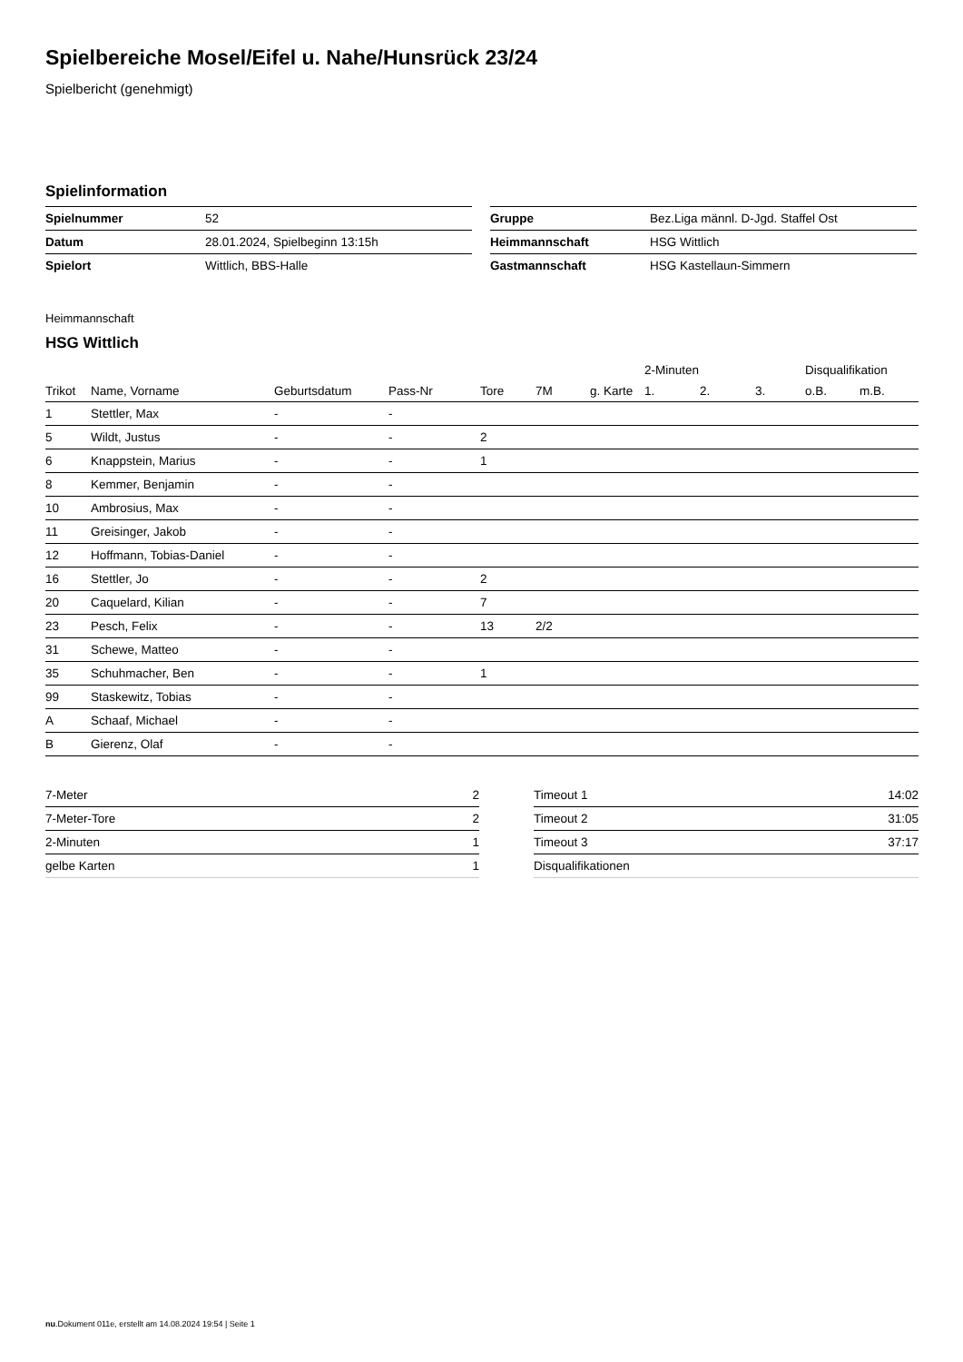Spielbereiche Mosel/Eifel u. Nahe/Hunsrück 23/24
Spielbericht (genehmigt)
Spielinformation
| Spielnummer | 52 |
| Datum | 28.01.2024, Spielbeginn 13:15h |
| Spielort | Wittlich, BBS-Halle |
| Gruppe | Bez.Liga männl. D-Jgd. Staffel Ost |
| Heimmannschaft | HSG Wittlich |
| Gastmannschaft | HSG Kastellaun-Simmern |
Heimmannschaft
HSG Wittlich
| | | | | | | | 2-Minuten | | | Disqualifikation | |
| --- | --- | --- | --- | --- | --- | --- | --- | --- | --- | --- | --- |
| Trikot | Name, Vorname | Geburtsdatum | Pass-Nr | Tore | 7M | g. Karte | 1. | 2. | 3. | o.B. | m.B. |
| 1 | Stettler, Max | - | - | | | | | | | | |
| 5 | Wildt, Justus | - | - | 2 | | | | | | | |
| 6 | Knappstein, Marius | - | - | 1 | | | | | | | |
| 8 | Kemmer, Benjamin | - | - | | | | | | | | |
| 10 | Ambrosius, Max | - | - | | | | | | | | |
| 11 | Greisinger, Jakob | - | - | | | | | | | | |
| 12 | Hoffmann, Tobias-Daniel | - | - | | | | | | | | |
| 16 | Stettler, Jo | - | - | 2 | | | | | | | |
| 20 | Caquelard, Kilian | - | - | 7 | | | | | | | |
| 23 | Pesch, Felix | - | - | 13 | 2/2 | | | | | | |
| 31 | Schewe, Matteo | - | - | | | | | | | | |
| 35 | Schuhmacher, Ben | - | - | 1 | | | | | | | |
| 99 | Staskewitz, Tobias | - | - | | | | | | | | |
| A | Schaaf, Michael | - | - | | | | | | | | |
| B | Gierenz, Olaf | - | - | | | | | | | | |
| 7-Meter | 2 |
| 7-Meter-Tore | 2 |
| 2-Minuten | 1 |
| gelbe Karten | 1 |
| Timeout 1 | 14:02 |
| Timeout 2 | 31:05 |
| Timeout 3 | 37:17 |
| Disqualifikationen | |
nu.Dokument 011e, erstellt am 14.08.2024 19:54 | Seite 1